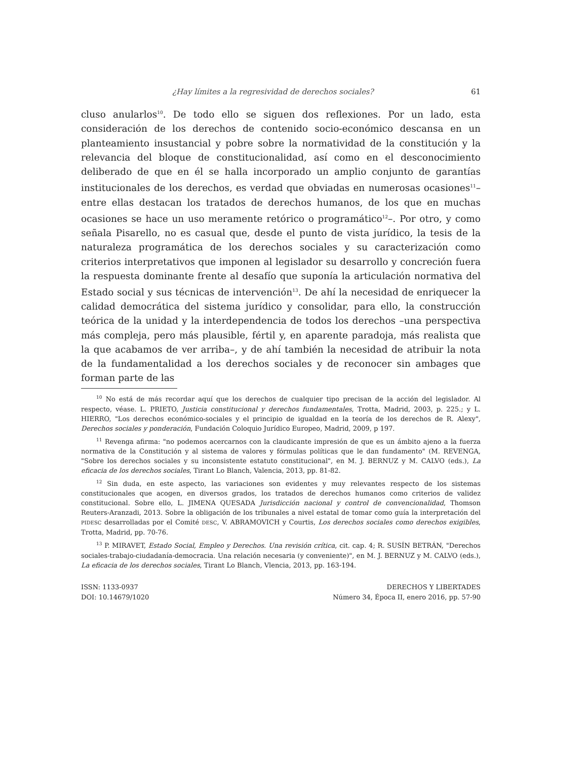¿Hay límites a la regresividad de derechos sociales? 61
cluso anularlos<sup>10</sup>. De todo ello se siguen dos reflexiones. Por un lado, esta consideración de los derechos de contenido socio-económico descansa en un planteamiento insustancial y pobre sobre la normatividad de la constitución y la relevancia del bloque de constitucionalidad, así como en el desconocimiento deliberado de que en él se halla incorporado un amplio conjunto de garantías institucionales de los derechos, es verdad que obviadas en numerosas ocasiones<sup>11</sup>–entre ellas destacan los tratados de derechos humanos, de los que en muchas ocasiones se hace un uso meramente retórico o programático<sup>12</sup>–. Por otro, y como señala Pisarello, no es casual que, desde el punto de vista jurídico, la tesis de la naturaleza programática de los derechos sociales y su caracterización como criterios interpretativos que imponen al legislador su desarrollo y concreción fuera la respuesta dominante frente al desafío que suponía la articulación normativa del Estado social y sus técnicas de intervención<sup>13</sup>. De ahí la necesidad de enriquecer la calidad democrática del sistema jurídico y consolidar, para ello, la construcción teórica de la unidad y la interdependencia de todos los derechos –una perspectiva más compleja, pero más plausible, fértil y, en aparente paradoja, más realista que la que acabamos de ver arriba–, y de ahí también la necesidad de atribuir la nota de la fundamentalidad a los derechos sociales y de reconocer sin ambages que forman parte de las
<sup>10</sup> No está de más recordar aquí que los derechos de cualquier tipo precisan de la acción del legislador. Al respecto, véase. L. PRIETO, Justicia constitucional y derechos fundamentales, Trotta, Madrid, 2003, p. 225.; y L. HIERRO, "Los derechos económico-sociales y el principio de igualdad en la teoría de los derechos de R. Alexy", Derechos sociales y ponderación, Fundación Coloquio Jurídico Europeo, Madrid, 2009, p 197.
<sup>11</sup> Revenga afirma: "no podemos acercarnos con la claudicante impresión de que es un ámbito ajeno a la fuerza normativa de la Constitución y al sistema de valores y fórmulas políticas que le dan fundamento" (M. REVENGA, "Sobre los derechos sociales y su inconsistente estatuto constitucional", en M. J. BERNUZ y M. CALVO (eds.), La eficacia de los derechos sociales, Tirant Lo Blanch, Valencia, 2013, pp. 81-82.
<sup>12</sup> Sin duda, en este aspecto, las variaciones son evidentes y muy relevantes respecto de los sistemas constitucionales que acogen, en diversos grados, los tratados de derechos humanos como criterios de validez constitucional. Sobre ello, L. JIMENA QUESADA Jurisdicción nacional y control de convencionalidad, Thomson Reuters-Aranzadi, 2013. Sobre la obligación de los tribunales a nivel estatal de tomar como guía la interpretación del PIDESC desarrolladas por el Comité DESC, V. ABRAMOVICH y Courtis, Los derechos sociales como derechos exigibles, Trotta, Madrid, pp. 70-76.
<sup>13</sup> P. MIRAVET, Estado Social, Empleo y Derechos. Una revisión crítica, cit. cap. 4; R. SUSÍN BETRÁN, "Derechos sociales-trabajo-ciudadanía-democracia. Una relación necesaria (y conveniente)", en M. J. BERNUZ y M. CALVO (eds.), La eficacia de los derechos sociales, Tirant Lo Blanch, Vlencia, 2013, pp. 163-194.
ISSN: 1133-0937
DOI: 10.14679/1020
DERECHOS Y LIBERTADES
Número 34, Época II, enero 2016, pp. 57-90